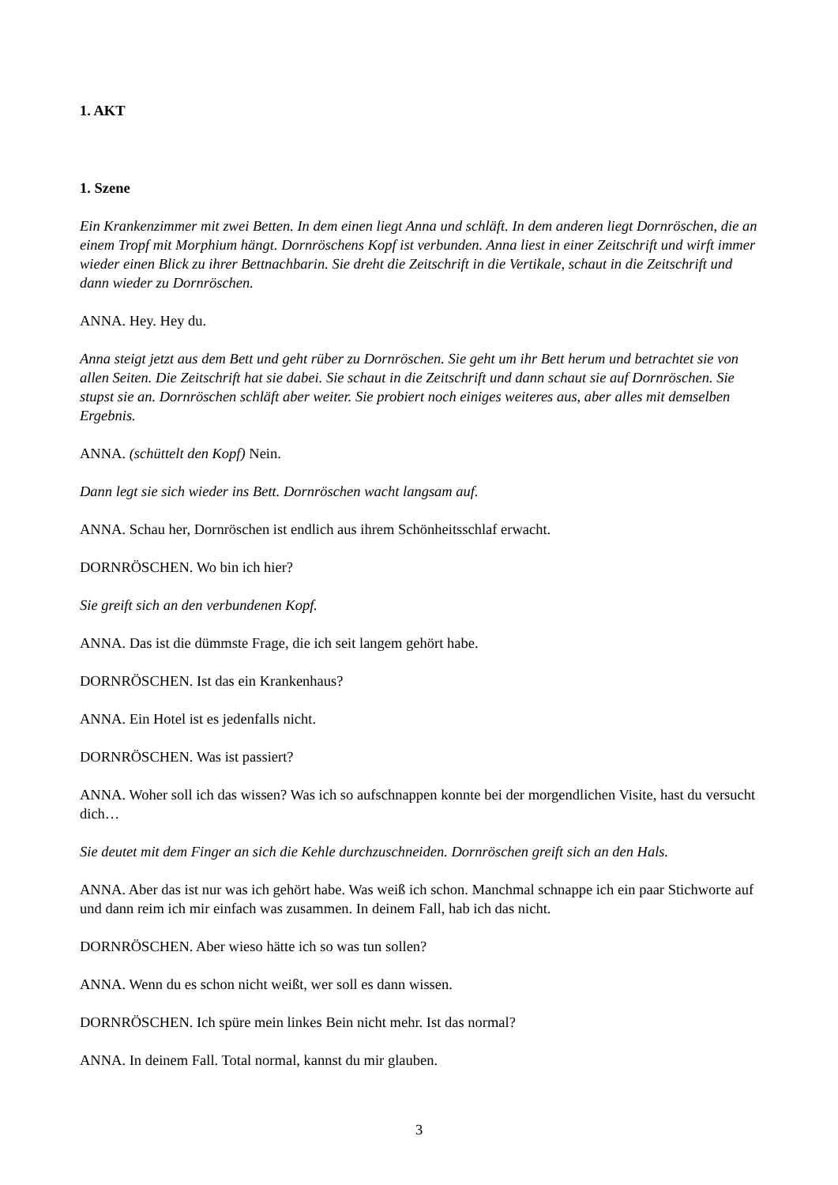1. AKT
1. Szene
Ein Krankenzimmer mit zwei Betten. In dem einen liegt Anna und schläft. In dem anderen liegt Dornröschen, die an einem Tropf mit Morphium hängt. Dornröschens Kopf ist verbunden. Anna liest in einer Zeitschrift und wirft immer wieder einen Blick zu ihrer Bettnachbarin. Sie dreht die Zeitschrift in die Vertikale, schaut in die Zeitschrift und dann wieder zu Dornröschen.
ANNA. Hey. Hey du.
Anna steigt jetzt aus dem Bett und geht rüber zu Dornröschen. Sie geht um ihr Bett herum und betrachtet sie von allen Seiten. Die Zeitschrift hat sie dabei. Sie schaut in die Zeitschrift und dann schaut sie auf Dornröschen. Sie stupst sie an. Dornröschen schläft aber weiter. Sie probiert noch einiges weiteres aus, aber alles mit demselben Ergebnis.
ANNA. (schüttelt den Kopf) Nein.
Dann legt sie sich wieder ins Bett. Dornröschen wacht langsam auf.
ANNA. Schau her, Dornröschen ist endlich aus ihrem Schönheitsschlaf erwacht.
DORNRÖSCHEN. Wo bin ich hier?
Sie greift sich an den verbundenen Kopf.
ANNA. Das ist die dümmste Frage, die ich seit langem gehört habe.
DORNRÖSCHEN. Ist das ein Krankenhaus?
ANNA. Ein Hotel ist es jedenfalls nicht.
DORNRÖSCHEN. Was ist passiert?
ANNA. Woher soll ich das wissen? Was ich so aufschnappen konnte bei der morgendlichen Visite, hast du versucht dich…
Sie deutet mit dem Finger an sich die Kehle durchzuschneiden. Dornröschen greift sich an den Hals.
ANNA. Aber das ist nur was ich gehört habe. Was weiß ich schon. Manchmal schnappe ich ein paar Stichworte auf und dann reim ich mir einfach was zusammen. In deinem Fall, hab ich das nicht.
DORNRÖSCHEN. Aber wieso hätte ich so was tun sollen?
ANNA. Wenn du es schon nicht weißt, wer soll es dann wissen.
DORNRÖSCHEN. Ich spüre mein linkes Bein nicht mehr. Ist das normal?
ANNA. In deinem Fall. Total normal, kannst du mir glauben.
3